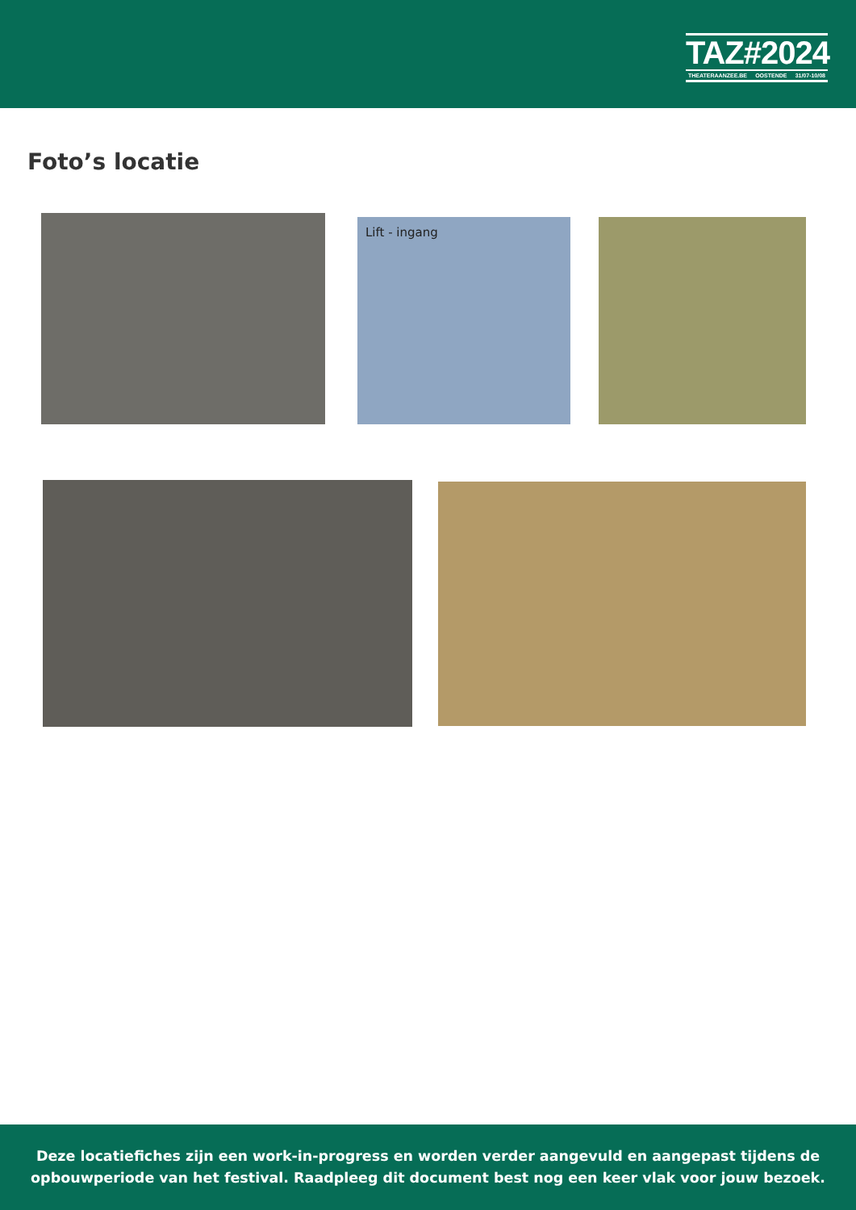TAZ#2024
THEATERAANZEE.BE OOSTENDE 31/07-10/08
Foto’s locatie
Lift - ingang
Deze locatiefiches zijn een work-in-progress en worden verder aangevuld en aangepast tijdens de
opbouwperiode van het festival. Raadpleeg dit document best nog een keer vlak voor jouw bezoek.